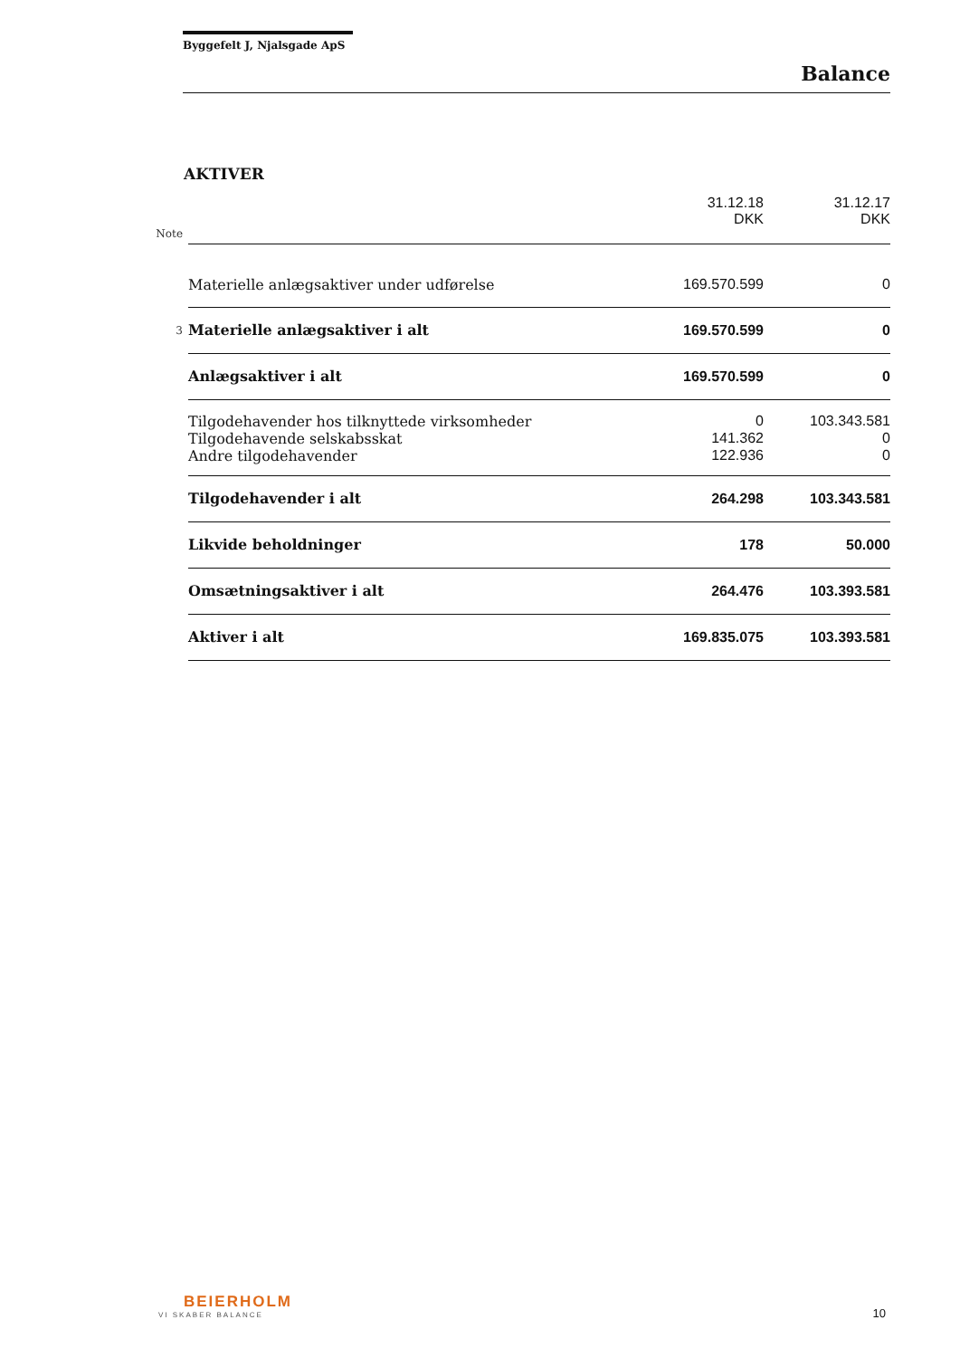Byggefelt J, Njalsgade ApS
Balance
AKTIVER
| | | 31.12.18 DKK | 31.12.17 DKK |
| Note | | | |
| | Materielle anlægsaktiver under udførelse | 169.570.599 | 0 |
| 3 | Materielle anlægsaktiver i alt | 169.570.599 | 0 |
| | Anlægsaktiver i alt | 169.570.599 | 0 |
| | Tilgodehavender hos tilknyttede virksomheder | 0 | 103.343.581 |
| | Tilgodehavende selskabsskat | 141.362 | 0 |
| | Andre tilgodehavender | 122.936 | 0 |
| | Tilgodehavender i alt | 264.298 | 103.343.581 |
| | Likvide beholdninger | 178 | 50.000 |
| | Omsætningsaktiver i alt | 264.476 | 103.393.581 |
| | Aktiver i alt | 169.835.075 | 103.393.581 |
BEIERHOLM
VI SKABER BALANCE
10